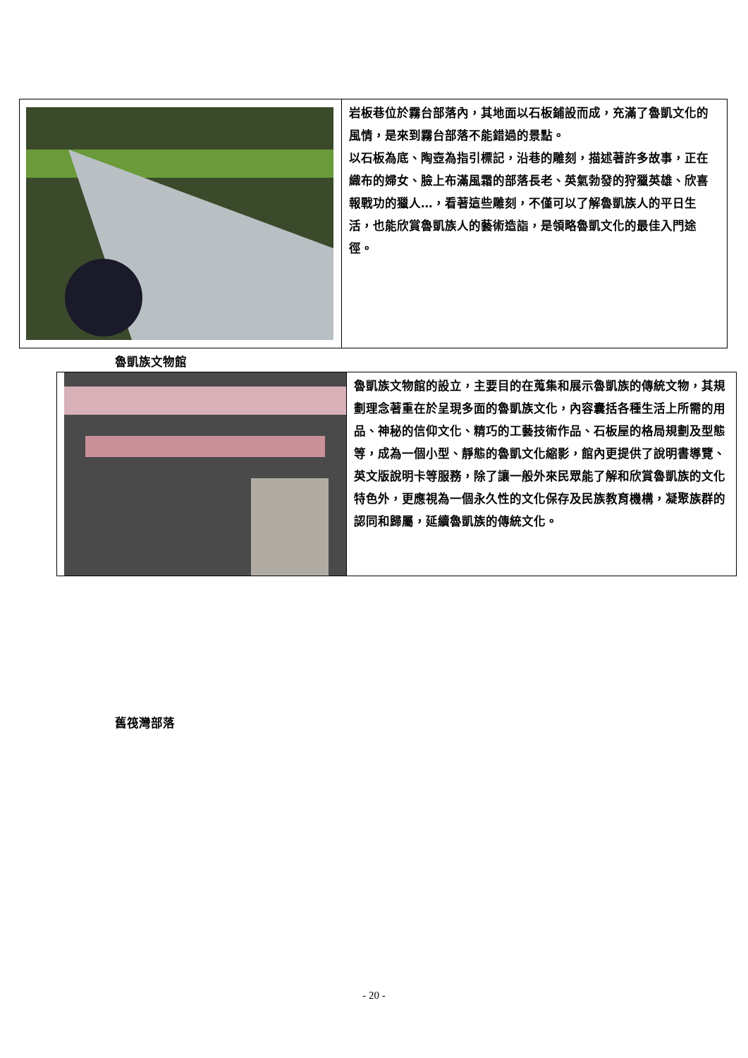| | 岩板巷位於霧台部落內，其地面以石板鋪設而成，充滿了魯凱文化的風情，是來到霧台部落不能錯過的景點。 以石板為底、陶壺為指引標記，沿巷的雕刻，描述著許多故事，正在織布的婦女、臉上布滿風霜的部落長老、英氣勃發的狩獵英雄、欣喜報戰功的獵人…，看著這些雕刻，不僅可以了解魯凱族人的平日生活，也能欣賞魯凱族人的藝術造詣，是領略魯凱文化的最佳入門途徑。 |
魯凱族文物館
| | 魯凱族文物館的設立，主要目的在蒐集和展示魯凱族的傳統文物，其規劃理念著重在於呈現多面的魯凱族文化，內容囊括各種生活上所需的用品、神秘的信仰文化、精巧的工藝技術作品、石板屋的格局規劃及型態等，成為一個小型、靜態的魯凱文化縮影，館內更提供了說明書導覽、英文版說明卡等服務，除了讓一般外來民眾能了解和欣賞魯凱族的文化特色外，更應視為一個永久性的文化保存及民族教育機構，凝聚族群的認同和歸屬，延續魯凱族的傳統文化。 |
舊筏灣部落
- 20 -